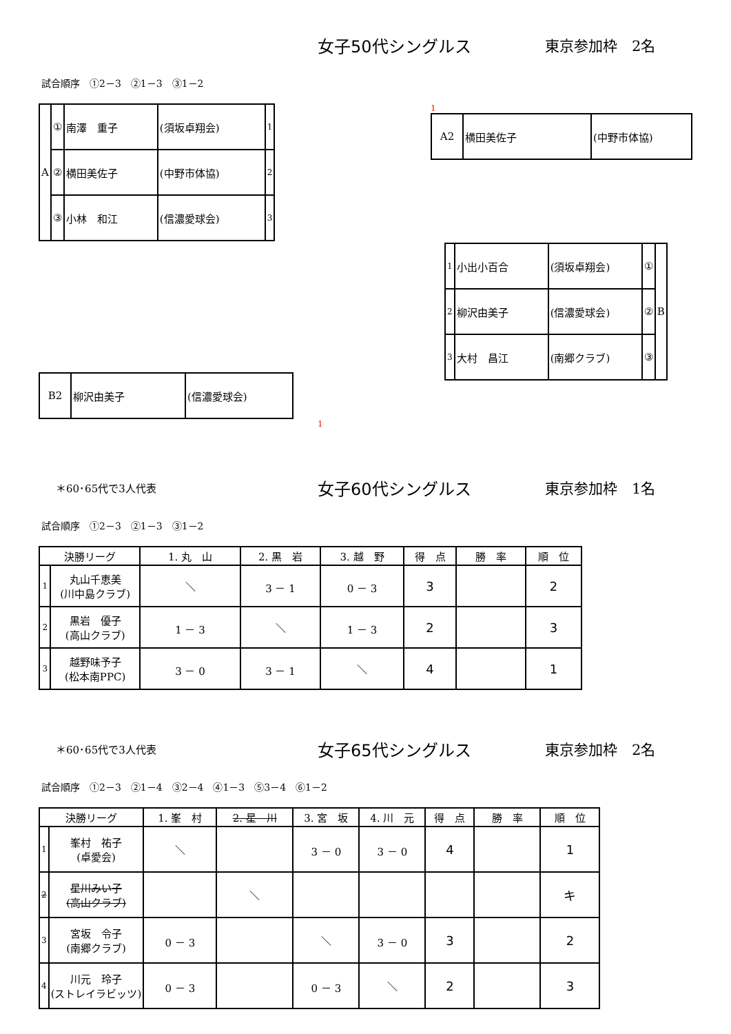女子50代シングルス 東京参加枠　2名
試合順序　①2－3　②1－3　③1－2
| A | ① | 南澤 重子 | (須坂卓翔会) | 1 |
| | ② | 横田美佐子 | (中野市体協) | 2 |
| | ③ | 小林 和江 | (信濃愛球会) | 3 |
| B2 | 柳沢由美子 | (信濃愛球会) |
1
1
| A2 | 横田美佐子 | (中野市体協) |
| 1 | 小出小百合 | (須坂卓翔会) | ① | B |
| 2 | 柳沢由美子 | (信濃愛球会) | ② | |
| 3 | 大村 昌江 | (南郷クラブ) | ③ | |
＊60･65代で3人代表
女子60代シングルス 東京参加枠　1名
試合順序　①2－3　②1－3　③1－2
| 決勝リーグ | | 1. 丸 山 | 2. 黒 岩 | 3. 越 野 | 得 点 | 勝 率 | 順 位 |
| --- | --- | --- | --- | --- | --- | --- | --- |
| 1 | 丸山千恵美 (川中島クラブ) | ＼ | 3 － 1 | 0 － 3 | 3 | | 2 |
| 2 | 黒岩 優子 (高山クラブ) | 1 － 3 | ＼ | 1 － 3 | 2 | | 3 |
| 3 | 越野味予子 (松本南PPC) | 3 － 0 | 3 － 1 | ＼ | 4 | | 1 |
＊60･65代で3人代表
女子65代シングルス 東京参加枠　2名
試合順序　①2－3　②1－4　③2－4　④1－3　⑤3－4　⑥1－2
| 決勝リーグ | | 1. 峯 村 | 2. 星 川 | 3. 宮 坂 | 4. 川 元 | 得 点 | 勝 率 | 順 位 |
| --- | --- | --- | --- | --- | --- | --- | --- | --- |
| 1 | 峯村 祐子 (卓愛会) | ＼ | | 3 － 0 | 3 － 0 | 4 | | 1 |
| 2 | 星川みい子 (高山クラブ) | | ＼ | | | | | キ |
| 3 | 宮坂 令子 (南郷クラブ) | 0 － 3 | | ＼ | 3 － 0 | 3 | | 2 |
| 4 | 川元 玲子 (ストレイラビッツ) | 0 － 3 | | 0 － 3 | ＼ | 2 | | 3 |